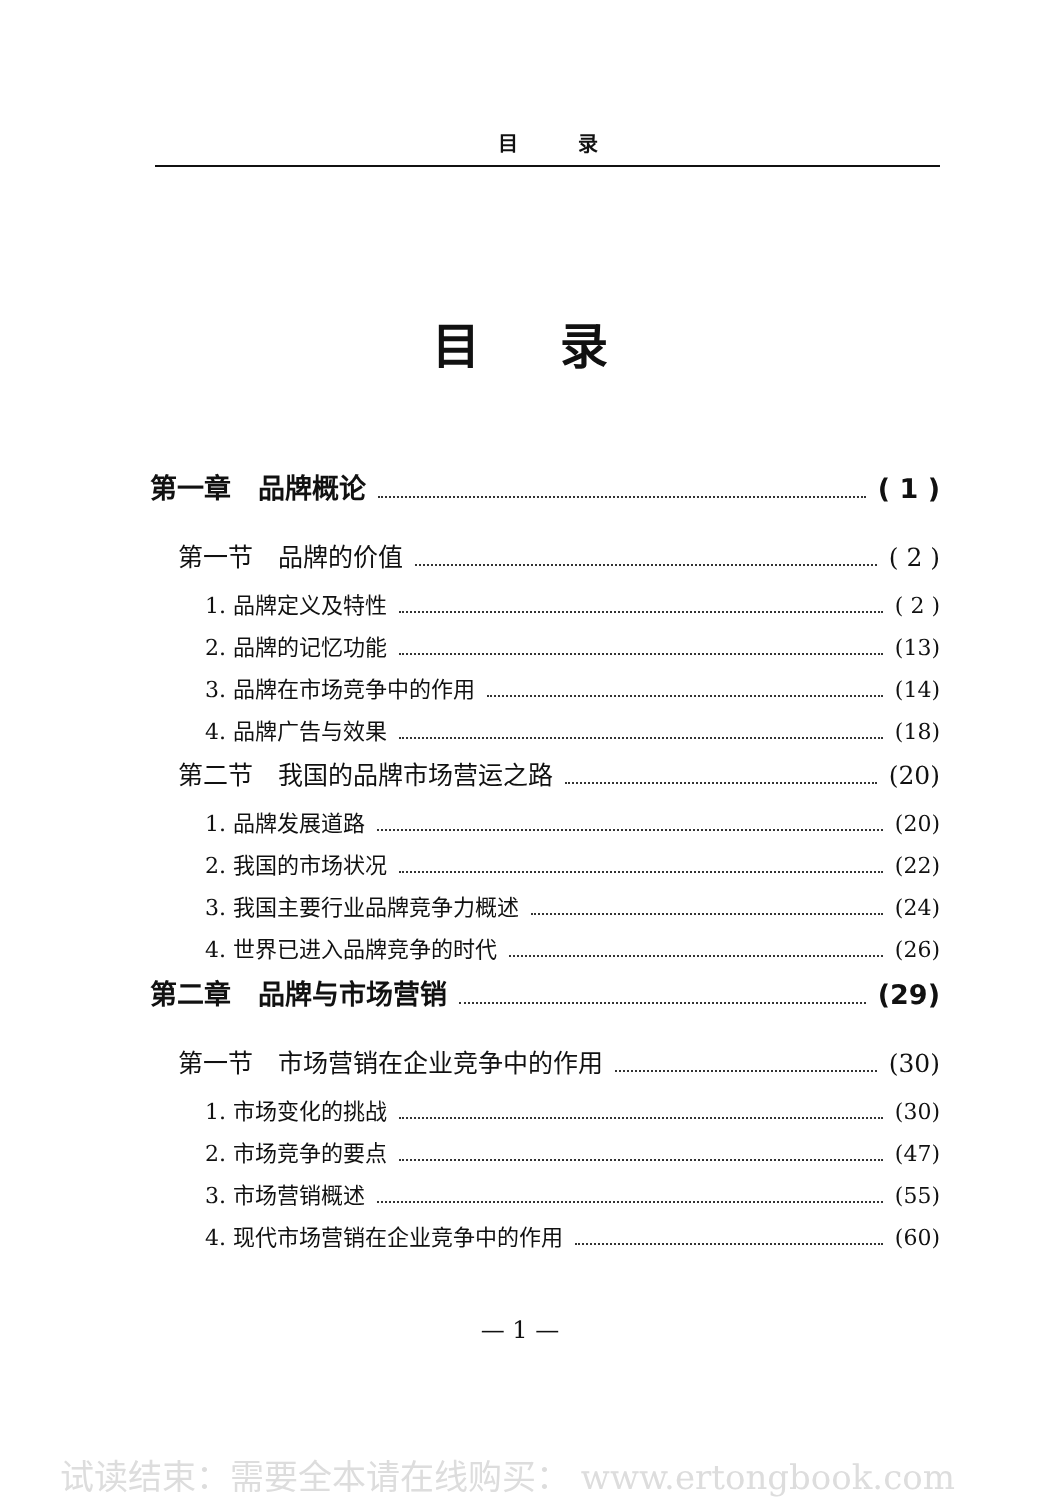目　　　录
目录
第一章　品牌概论 ( 1 )
第一节　品牌的价值 ( 2 )
1. 品牌定义及特性 ( 2 )
2. 品牌的记忆功能 (13)
3. 品牌在市场竞争中的作用 (14)
4. 品牌广告与效果 (18)
第二节　我国的品牌市场营运之路 (20)
1. 品牌发展道路 (20)
2. 我国的市场状况 (22)
3. 我国主要行业品牌竞争力概述 (24)
4. 世界已进入品牌竞争的时代 (26)
第二章　品牌与市场营销 (29)
第一节　市场营销在企业竞争中的作用 (30)
1. 市场变化的挑战 (30)
2. 市场竞争的要点 (47)
3. 市场营销概述 (55)
4. 现代市场营销在企业竞争中的作用 (60)
— 1 —
试读结束：需要全本请在线购买： www.ertongbook.com